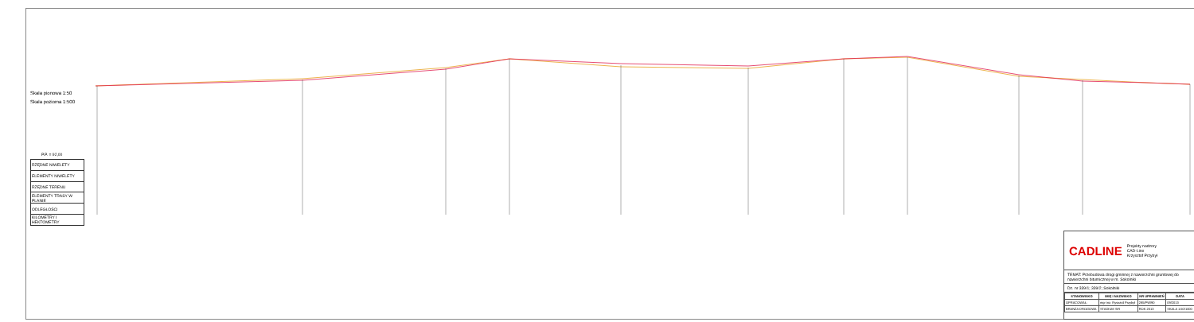Skala pionowa 1:50
Skala pozioma 1:500
P.P. = 92,00
| RZĘDNE NIWELETY |
| ELEMENTY NIWELETY |
| RZĘDNE TERENU |
| ELEMENTY TRASY W PLANIE |
| ODLEGŁOŚCI |
| KILOMETRY I HEKTOMETRY |
CADLINE
Projekty nadzory
CAD-Line
Krzysztof Przybył
TEMAT: Przebudowa drogi gminnej z nawierzchni gruntowej do nawierzchni bitumicznej w m. Sokolniki
Dz. nr 339/1; 339/2; Sokolniki
| STANOWISKO | IMIĘ I NAZWISKO | NR UPRAWNIEŃ | DATA |
| --- | --- | --- | --- |
| OPRACOWAŁ: | mgr inż. Ryszard Przybył | 285/PW/90 | 09/2013 |
| BRANŻA DROGOWA | STADIUM SiR | ROK 2013 | SKALA 1:50/1000 |